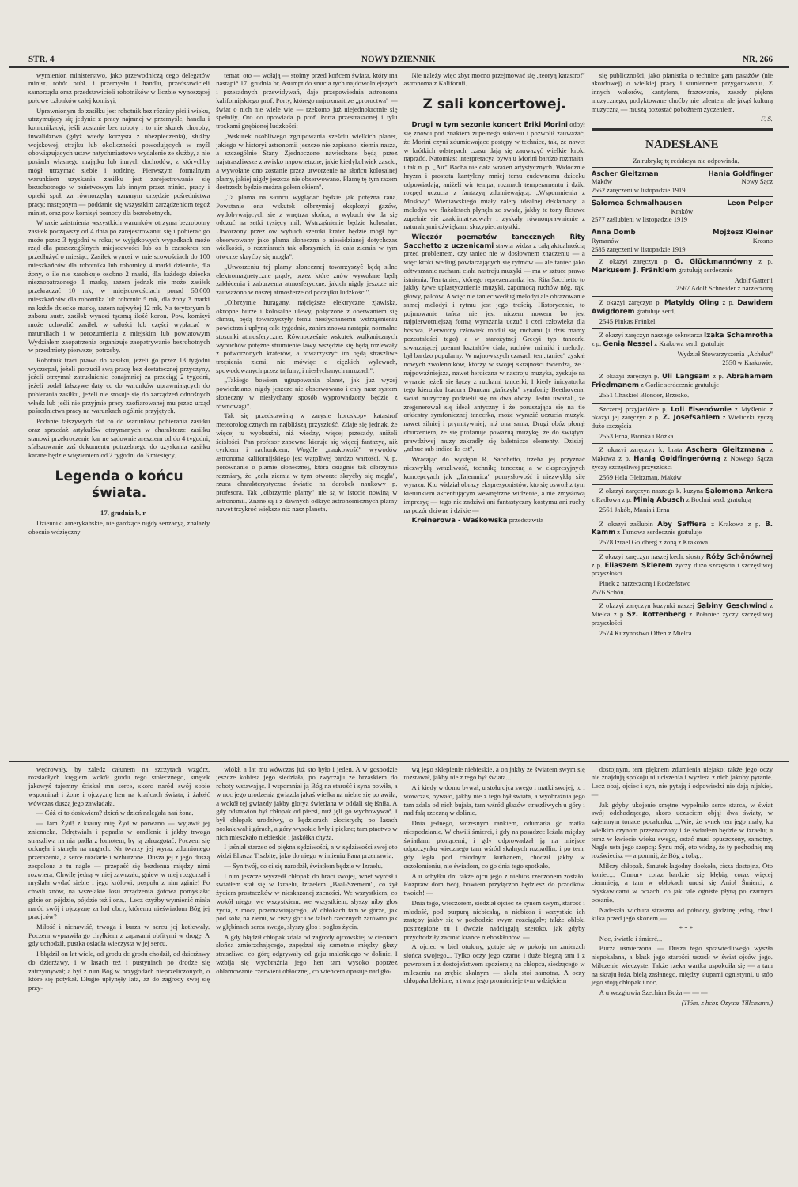STR. 4 NOWY DZIENNIK NR. 266
wymienion ministerstwo, jako przewodniczą cego delegatów minist. robót publ. i przemysłu i handlu, przedstawicieli samorządu oraz przedstawicieli robotników w liczbie wynoszącej połowę członków całej komisyi.
Uprawnionym do zasiłku jest robotnik bez różnicy płci i wieku, utrzymujący się jedynie z pracy najmnej w przemyśle, handlu i komunikacyi, jeśli zostanie bez roboty i to nie skutek choroby, inwalidztwa (gdyż wtedy korzysta z ubezpieczenia), służby wojskowej, strajku lub okoliczności powodujących w myśl obowiązujących ustaw natychmiastowe wydalenie ze służby, a nie posiada własnego majątku lub innych dochodów, z którychby mógł utrzymać siebie i rodzinę. Pierwszym formalnym warunkiem uzyskania zasiłku jest zarejestrowanie się bezrobotnego w państwowym lub innym przez minist. pracy i opieki społ. za równorzędny uznanym urzędzie pośrednictwa pracy; następnym — poddanie się wszystkim zarządzeniom tegoż minist. oraz pow komisyi pomocy dla bezrobotnych.
W razie zaistnienia wszystkich warunków otrzyma bezrobotny zasiłek począwszy od 4 dnia po zarejestrowaniu się i pobierać go może przez 3 tygodni w roku; w wyjątkowych wypadkach może rząd dla poszczególnych miejscowości lub os b czasokres ten przedłużyć o miesiąc. Zasiłek wynosi w miejscowościach do 100 mieszkańców dla robotnika lub robotnicy 4 marki dziennie, dla żony, o ile nie zarobkuje osobno 2 marki, dla każdego dziecka niezaopatrzonego 1 markę, razem jednak nie może zasiłek przekraczać 10 mk; w miejscowościach ponad 50.000 mieszkańców dla robotnika lub robotnic 5 mk, dla żony 3 marki na każde dziecko markę, razem najwyżej 12 mk. Na terytoryum b zaboru austr. zasiłek wynosi tęsamą ilość koron. Pow. komisyi może uchwalić zasiłek w całości lub części wypłacać w naturaliach i w porozumieniu z miejskim lub powiatowym Wydziałem zaopatrzenia organizuje zaopatrywanie bezrobotnych w przedmioty pierwszej potrzeby.
Robotnik traci prawo do zasiłku, jeżeli go przez 13 tygodni wyczerpał, jeżeli porzucił swą pracę bez dostatecznej przyczyny, jeżeli otrzymał zatrudnienie conajmniej za przeciąg 2 tygodni, jeżeli podał fałszywe daty co do warunków uprawniających do pobierania zasiłku, jeżeli nie stosuje się do zarządzeń odnośnych władz lub jeśli nie przyjmie pracy zaofiarowanej mu przez urząd pośrednictwa pracy na warunkach ogólnie przyjętych.
Podanie fałszywych dat co do warunków pobierania zasiłku oraz sprzedaż artykułów otrzymanych w charakterze zasiłku stanowi przekroczenie kar ne sądownie aresztem od do 4 tygodni, sfałszowanie zaś dokumentu potrzebnego do uzyskania zasiłku karane będzie więzieniem od 2 tygodni do 6 miesięcy.
Legenda o końcu świata.
17. grudnia b. r
Dzienniki amerykańskie, nie gardzące nigdy senzacyą, znalazły obecnie wdzięczny
temat: oto — wołają — stoimy przed końcem świata, który ma nastąpić 17. grudnia br. Asumpt do snucia tych najdowolniejszych i przesadnych przewidywań, daje przepowiednia astronoma kalifornijskiego prof. Porty, którego najrozmaitrze „proroctwa" — świat o nich nie wiele wie — rzekomo już niejednokrotnie się spełniły. Oto co opowiada p prof. Porta przestraszonej i tylu troskami gnębionej ludzkości:
„Wskutek osobliwego zgrupowania sześciu wielkich planet, jakiego w historyi astronomii jeszcze nie zapisano, ziemia nasza, a szczególnie Stany Zjednoczone nawiedzone będą przez najstraszliwsze zjawisko napowietrzne, jakie kiedykolwiek zaszło, a wywołane ono zostanie przez utworzenie na słońcu kolosalnej plamy, jakiej nigdy jeszcze nie obserwowano. Plamę tę tym razem dostrzedz będzie można gołem okiem".
„Ta plama na słońcu wyglądać będzie jak potężna rana. Powstanie ona wskutek olbrzymiej eksplozyi gazów, wydobywających się z wnętrza słońca, a wybuch ów da się odczuć na setki tysięcy mil. Wstrząśnienie będzie kolosalne. Utworzony przez ów wybuch szeroki krater będzie mógł być obserwowany jako plama słoneczna o niewidzianej dotychczas wielkości, o rozmiarach tak olbrzymich, iż cała ziemia w tym otworze skryćby się mogła".
„Utworzeniu tej plamy słonecznej towarzyszyć będą silne elektromagnetyczne prądy, przez które znów wywołane będą zakłócenia i zaburzenia atmosferyczne, jakich nigdy jeszcze nie zauważono w naszej atmosferze od początku ludzkości".
„Olbrzymie huragany, najcięższe elektryczne zjawiska, okropne burze i kolosalne ulewy, połączone z oberwaniem się chmur, będą towarzyszyły temu niesłychanemu wstrząśnieniu powietrza i upłyną całe tygodnie, zanim znowu nastąpią normalne stosunki atmosferyczne. Równocześnie wskutek wulkanicznych wybuchów potężne strumienie lawy wszędzie się będą rozlewały z potworzonych kraterów, a towarzyszyć im będą straszliwe trzęsienia ziemi, nie mówiąc o ciężkich wylewach, spowodowanych przez tajfuny, i niesłychanych mrozach".
„Takiego bowiem ugrupowania planet, jak już wyżej powiedziano, nigdy jeszcze nie obserwowano i cały nasz system słoneczny w niesłychany sposób wyprowadzony będzie z równowagi".
Tak się przedstawiają w zarysie horoskopy katastrof meteorologicznych na najbliższą przyszłość. Zdaje się jednak, że więcej tu wyobraźni, niż wiedzy, więcej przesady, aniżeli ścisłości. Pan profesor zapewne kieruje się więcej fantazyą, niż cyrklem i rachunkiem. Wogóle „naukowość" wywodów astronoma kalifornijskiego jest wątpliwej bardzo wartości. N. p. porównanie o plamie słonecznej, która osiągnie tak olbrzymie rozmiary, że „cała ziemia w tym otworze skryćby się mogła", rzuca charakterystyczne światło na dorobek naukowy p. profesora. Tak „olbrzymie plamy" nie są w istocie nowiną w astronomii. Znane są i z dawnych odkryć astronomicznych plamy nawet trzykroć większe niż nasz planeta.
Nie należy więc zbyt mocno przejmować się „teoryą katastrof" astronoma z Kalifornii.
Z sali koncertowej.
Drugi w tym sezonie koncert Eriki Morini odbył się znowu pod znakiem zupełnego sukcesu i pozwolił zauważać, że Morini czyni zdumiewające postępy w technice, tak, że nawet w krótkich odstępach czasu dają się zauważyć wielkie kroki naprzód. Natomiast interpretacya bywa u Morini bardzo rozmaita: i tak n. p. „Air" Bacha nie dała wrażeń artystycznych. Widocznie hryzm i prostota kantyleny mniej temu cudownemu dziecku odpowiadają, aniżeli wir tempa, rozmach temperamentu i dziki rozpęd uczucia z fantazyą zdumiewającą. „Wspomnienia z Moskwy" Wieniawskiego miały zalety idealnej deklamacyi a melodya we flażoletach płynęła ze swadą, jakby te tony fletowe zupełnie się zaaklimatyzowały i zyskały równouprawnienie z naturalnymi dźwiękami skrzypiec artystki.
Wieczór poematów tanecznych Rity Sacchetto z uczenicami stawia widza z całą aktualnością przed problemem, czy taniec nie w dosłownem znaczeniu — a więc kroki według powtarzających się rytmów — ale taniec jako odtwarzanie ruchami ciała nastroju muzyki — ma w sztuce prawo istnienia. Ten taniec, którego reprezentantką jest Rita Sacchetto to jakby żywe uplastycznienie muzyki, zapomocą ruchów nóg, rąk, głowy, palców. A więc nie taniec według melodyi ale obrazowanie samej melodyi i rytmu jest jego treścią. Historycznie, to pojmowanie tańca nie jest niczem nowem bo jest najpierwotniejszą formą wyrażania uczuć i czci człowieka dla bóstwa. Pierwotny człowiek modlił się ruchami (i dziś mamy pozostałości tego) a w starożytnej Grecyi typ tancerki stwarzającej poemat kształtów ciała, ruchów, mimiki i melodyi był bardzo popularny. W najnowszych czasach ten „taniec" zyskał nowych zwolenników, którzy w swojej skrajności twierdzą, że i najpoważniejsza, nawet heroiczna w nastroju muzyka, zyskuje na wyrazie jeżeli się łączy z ruchami tancerki. I kiedy inicyatorka tego kierunku Izadora Duncan „tańczyła" symfonię Beethovena, świat muzyczny podzielił się na dwa obozy. Jedni uważali, że zregenerował się ideał antyczny i że poruszająca się na tle orkiestry symfonicznej tancerka, może wyrazić uczucia muzyki nawet silniej i prymitywniej, niż ona sama. Drugi obóz płonął oburzeniem, że się profanuje poważną muzykę, że do świątyni prawdziwej muzy zakradły się baletnicze elementy. Dzisiaj: „adhuc sub indice lis est".
Wracając do występu R. Sacchetto, trzeba jej przyznać niezwykłą wrażliwość, technikę taneczną a w ekspresyjnych koncepcyach jak „Tajemnica" pomysłowość i niezwykłą siłę wyrazu. Kto widział obrazy ekspresyonistów, kto się oswoił z tym kierunkiem akcentującym wewnętrzne widzenie, a nie zmysłową impresyę — tego nie zadziwi ani fantastyczny kostymu ani ruchy na pozór dziwne i dzikie —
Kreinerowa - Waśkowska przedstawiła
się publiczności, jako pianistka o technice gam pasażów (nie akordowej) o wielkiej pracy i sumiennem przygotowaniu. Z innych walorów, kantylena, frazowanie, zasady piękna muzycznego, podyktowane choćby nie talentem ale jakąś kulturą muzyczną — muszą pozostać pobożnem życzeniem.
F. S.
NADESŁANE
Za rubrykę tę redakcya nie odpowiada.
Ascher Gleitzman Hania Goldfinger
Maków Nowy Sącz
2562 zaręczeni w listopadzie 1919
Salomea Schmalhausen Leon Pelper
Kraków
2577 zaślubieni w listopadzie 1919
Anna Domb Mojżesz Kleiner
Rymanów Krosno
2585 zaręczeni w listopadzie 1919
Z okazyi zaręczyn p. G. Glückmannówny z p. Markusem J. Fränklem gratulują serdecznie
Adolf Gatter i
2567 Adolf Schneider z narzeczoną
Z okazyi zaręczyn p. Matyldy Oling z p. Dawidem Awigdorem gratuluje serd.
2545 Pinkas Fränkel.
Z okazyi zaręczyn naszego sekretarza Izaka Schamrotha z p. Genią Nessel z Krakowa serd. gratuluje
Wydział Stowarzyszenia „Achdus"
2550 w Krakowie.
Z okazyi zaręczyn p. Uli Langsam z p. Abrahamem Friedmanem z Gorlic serdecznie gratuluje
2551 Chaskiel Blonder, Brzesko.
Szczerej przyjaciółce p. Loli Eisenównie z Myślenic z okazyi jej zaręczyn z p. Z. Josefsahlem z Wieliczki życzą dużo szczęścia
2553 Erna, Bronka i Różka
Z okazyi zaręczyn k. brata Aschera Gleitzmana z Makowa z p. Hanią Goldfingerówną z Nowego Sącza życzy szczęśliwej przyszłości
2569 Hela Gleitzman, Maków
Z okazyi zaręczyn naszego k. kuzyna Salomona Ankera z Radłowa z p. Minią Abusch z Bochni serd. gratulują
2561 Jakób, Mania i Erna
Z okazyi zaślubin Aby Saffiera z Krakowa z p. B. Kamm z Tarnowa serdecznie gratuluje
2578 Izrael Goldberg z żoną z Krakowa
Z okazyi zaręczyn naszej kech. siostry Róży Schönównej z p. Eliaszem Sklerem życzy dużo szczęścia i szczęśliwej przyszłości
Pinek z narzeczoną i Rodzeństwo
2576 Schön.
Z okazyi zaręczyn kuzynki naszej Sabiny Geschwind z Mielca z p Sz. Rottenberg z Połaniec życzy szczęśliwej przyszłości
2574 Kuzynostwo Offen z Mielca
wędrowały, by zaledz całunem na szczytach wzgórz, rozsiadłych kręgiem wokół grodu tego stołecznego, smętek jakowyś tajemny ściskał mu serce, skoro naród swój sobie wspominał i żonę i ojczyznę hen na krańcach świata, i żałość wówczas duszą jego zawładała.
— Cóż ci to doskwiera? dzień w dzień nalegała nań żona.
— Jam Żyd! z krainy mię Żyd w porwano — wyjawił jej znienacka. Odrętwiała i popadła w omdlenie i jakby trwoga straszliwa na nią padła z łomotem, by ją zdruzgotać. Poczem się ocknęła i stanęła na nogach. Na twarzy jej wyraz zdumionego przerażenia, a serce rozdarte i wzburzone. Dusza jej z jego duszą zespolona a tu nagle — przepaść się bezdenna między nimi rozwiera. Chwilę jedną w niej zawrzało, gniew w niej rozgorzał i myślała wydać siebie i jego królowi: pospołu z nim zginie! Po chwili znów, na wszelakie losu zrządzenia gotowa pomyślała: gdzie on pójdzie, pójdzie też i ona... Lecz czyżby wymienić miała naród swój i ojczyznę za lud obcy, któremu nieświadom Bóg jej praojców?
Miłość i nienawiść, trwoga i burza w sercu jej kotłowały. Poczem wyprawiła go chyłkiem z zapasami obfitymi w drogę. A gdy uchodził, pustka osiadła wieczysta w jej sercu.
I błądził on lat wiele, od grodu de grodu chodził, od dzierżawy do dzierżawy, i w lasach też i pustyniach po drodze się zatrzymywał; a był z nim Bóg w przygodach nieprzeliczonych, o które się potykał. Długie upłynęły lata, aż do zagrody swej się przy-
wlókł, a lat mu wówczas już sto było i jeden. A w gospodzie jeszcze kobieta jego siedziała, po zwyczaju ze brzaskiem do roboty wstawając. I wspomniał ją Bóg na starość i syna powiła, a w noc jego urodzenia gwiazda jakaś wielka na niebie się pojawiła, a wokół tej gwiazdy jakby glorya świetlana w oddali się iśniła. A gdy odstawion był chłopak od piersi, nuż jęli go wychowywać. I był chłopak urodziwy, o kędziorach złocistych; po lasach poskakiwał i górach, a góry wysokie były i piękne; tam ptactwo w nich mieszkało niebieskie i jaskółka chyża.
I jaśniał starzec od piękna sędziwości, a w sędziwości swej oto widzi Eliasza Tiszbitę, jako do niego w imieniu Pana przemawia:
— Syn twój, co ci się narodził, światłem będzie w Izraelu.
I nim jeszcze wyszedł chłopak do braci swojej, wnet wyrósł i światłem stał się w Izraelu, Izraelem „Baal-Szemem", co żył życiem prostaczków w nieskażonej zacności. We wszystkiem, co wokół niego, we wszystkiem, we wszystkiem, słyszy niby głos życia, z mocą przemawiającego. W obłokach tam w górze, jak pod sobą na ziemi, w ciszy gór i w falach rzecznych zarówno jak w głębinach serca swego, słyszy głos i pogłos życia.
A gdy błądził chłopak zdala od zagrody ojcowskiej w cieniach słońca zmierzchającego, zapędzał się samotnie między głazy straszliwe, co górę odgrywały od gaju maleńkiego w dolinie. I wzbija się wyobraźnia jego hen tam wysoko poprzez oblamowanie czerwieni obłocznej, co wieńcem opasuje nad gło-
wą jego sklepienie niebieskie, a on jakby ze światem swym się rozstawał, jakby nie z tego był świata...
A i kiedy w domu bywał, u stołu ojca swego i matki swojej, to i wówczas, bywało, jakby nie z tego był świata, a wyobraźnia jego tam zdala od nich bujała, tam wśród głazów straszliwych u góry i nad falą rzeczną w dolinie.
Dnia jednego, wczesnym rankiem, odumarła go matka niespodzianie. W chwili śmierci, i gdy na posadzce leżała między światłami płonącemi, i gdy odprowadzał ją na miejsce odpoczynku wiecznego tam wśród skalnych rozpadlin, i po tem, gdy legła pod chłodnym kurhanem, chodził jakby w oszołomieniu, nie świadom, co go dnia tego spotkało.
A u schyłku dni także ojcu jego z niebios rzeczonem zostało: Rozpraw dom twój, bowiem przyłączon będziesz do przodków twoich! —
Dnia tego, wieczorem, siedział ojciec ze synem swym, starość i młodość, pod purpurą niebieską, a niebiosa i wszystkie ich zastępy jakby się w pochodzie swym rozciągały; także obłoki postrzępione tu i ówdzie nadciągają szeroko, jak gdyby przychodziły zaćmić krańce nieboskłonów. —
A ojciec w biel otulony, gotuje się w pokoju na zmierzch słońca swojego... Tylko oczy jego czarne i duże biegną tam i z powrotem i z dostojeństwem spozierają na chłopca, siedzącego w milczeniu na zrębie skalnym — skała stoi samotna. A oczy chłopaka błękitne, a twarz jego promienieje tym wdziękiem
dostojnym, tem pięknem zdumienia niejako; także jego oczy nie znajdują spokoju ni uciszenia i wyziera z nich jakoby pytanie. Lecz obaj, ojciec i syn, nie pytają i odpowiedzi nie dają nijakiej. —
Jak gdyby ukojenie smętne wypełniło serce starca, w świat swój odchodzącego, skoro uczuciem objął dwa światy, w zajemnym tonące pocałunku. ...Wie, że synek ten jego mały, ku wielkim czynom przeznaczony i że światłem będzie w Izraelu; a teraz w kwiecie wieku swego, ostać musi opuszczony, samotny. Nagle usta jego szepcą: Synu mój, oto widzę, że ty pochodnię mą rozświecisz — a pomnij, że Bóg z tobą...
Milczy chłopak. Smutek łagodny dookoła, cisza dostojna. Oto koniec... Chmury coraz bardziej się kłębią, coraz więcej ciemnieją, a tam w obłokach unosi się Anioł Śmierci, z błyskawicami w oczach, co jak fale ogniste płyną po czarnym oceanie.
Nadeszła wichura straszna od północy, godzinę jedną, chwil kilka przed jego skonem.—
* * *
Noc, światło i śmierć...
Burza uśmierzona. — Dusza tego sprawiedliwego wyszła niepokalana, a blask jego starości uszedł w świat ojców jego. Milczenie wieczyste. Także rzeka wartka uspokoiła się — a tam na skraju łoża, bielą zasłanego, między słupami ognistymi, u stóp jego stoją chłopak i noc.
A u wezgłowia Szechina Boża — — —
(Tłóm. z hebr. Ozyasz Tillemann.)